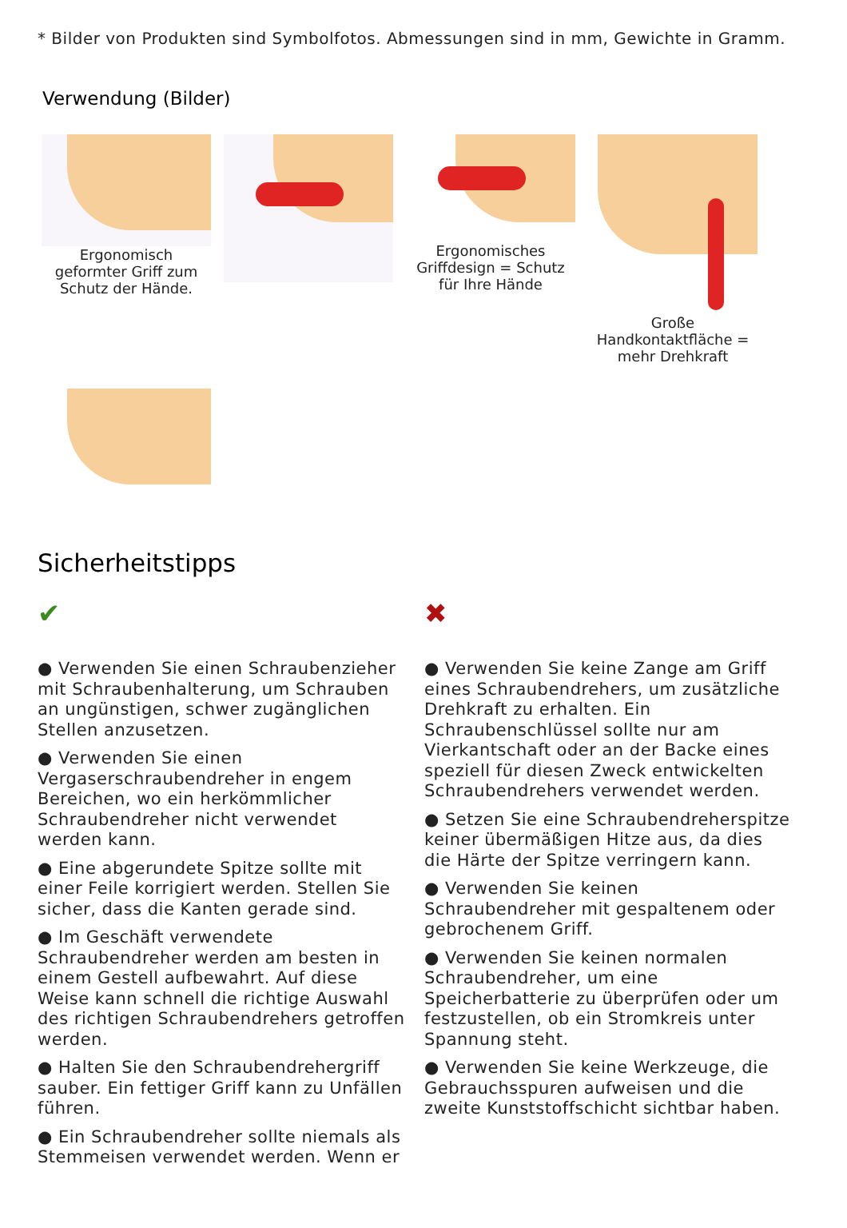* Bilder von Produkten sind Symbolfotos. Abmessungen sind in mm, Gewichte in Gramm.
Verwendung (Bilder)
Ergonomisch geformter Griff zum Schutz der Hände.
Ergonomisches Griffdesign = Schutz für Ihre Hände
Große Handkontaktfläche = mehr Drehkraft
Sicherheitstipps
✔
● Verwenden Sie einen Schraubenzieher mit Schraubenhalterung, um Schrauben an ungünstigen, schwer zugänglichen Stellen anzusetzen.
● Verwenden Sie einen Vergaserschraubendreher in engem Bereichen, wo ein herkömmlicher Schraubendreher nicht verwendet werden kann.
● Eine abgerundete Spitze sollte mit einer Feile korrigiert werden. Stellen Sie sicher, dass die Kanten gerade sind.
● Im Geschäft verwendete Schraubendreher werden am besten in einem Gestell aufbewahrt. Auf diese Weise kann schnell die richtige Auswahl des richtigen Schraubendrehers getroffen werden.
● Halten Sie den Schraubendrehergriff sauber. Ein fettiger Griff kann zu Unfällen führen.
● Ein Schraubendreher sollte niemals als Stemmeisen verwendet werden. Wenn er
✖
● Verwenden Sie keine Zange am Griff eines Schraubendrehers, um zusätzliche Drehkraft zu erhalten. Ein Schraubenschlüssel sollte nur am Vierkantschaft oder an der Backe eines speziell für diesen Zweck entwickelten Schraubendrehers verwendet werden.
● Setzen Sie eine Schraubendreherspitze keiner übermäßigen Hitze aus, da dies die Härte der Spitze verringern kann.
● Verwenden Sie keinen Schraubendreher mit gespaltenem oder gebrochenem Griff.
● Verwenden Sie keinen normalen Schraubendreher, um eine Speicherbatterie zu überprüfen oder um festzustellen, ob ein Stromkreis unter Spannung steht.
● Verwenden Sie keine Werkzeuge, die Gebrauchsspuren aufweisen und die zweite Kunststoffschicht sichtbar haben.